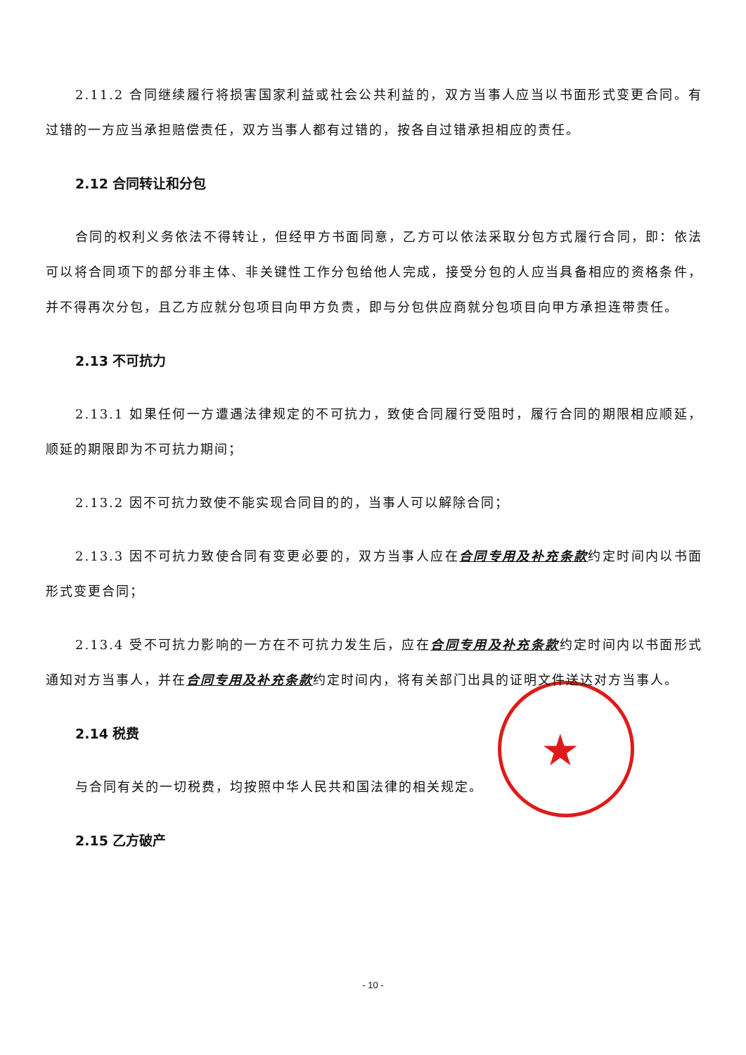★
2.11.2 合同继续履行将损害国家利益或社会公共利益的，双方当事人应当以书面形式变更合同。有过错的一方应当承担赔偿责任，双方当事人都有过错的，按各自过错承担相应的责任。
2.12 合同转让和分包
合同的权利义务依法不得转让，但经甲方书面同意，乙方可以依法采取分包方式履行合同，即：依法可以将合同项下的部分非主体、非关键性工作分包给他人完成，接受分包的人应当具备相应的资格条件，并不得再次分包，且乙方应就分包项目向甲方负责，即与分包供应商就分包项目向甲方承担连带责任。
2.13 不可抗力
2.13.1 如果任何一方遭遇法律规定的不可抗力，致使合同履行受阻时，履行合同的期限相应顺延，顺延的期限即为不可抗力期间；
2.13.2 因不可抗力致使不能实现合同目的的，当事人可以解除合同；
2.13.3 因不可抗力致使合同有变更必要的，双方当事人应在合同专用及补充条款约定时间内以书面形式变更合同；
2.13.4 受不可抗力影响的一方在不可抗力发生后，应在合同专用及补充条款约定时间内以书面形式通知对方当事人，并在合同专用及补充条款约定时间内，将有关部门出具的证明文件送达对方当事人。
2.14 税费
与合同有关的一切税费，均按照中华人民共和国法律的相关规定。
2.15 乙方破产
- 10 -